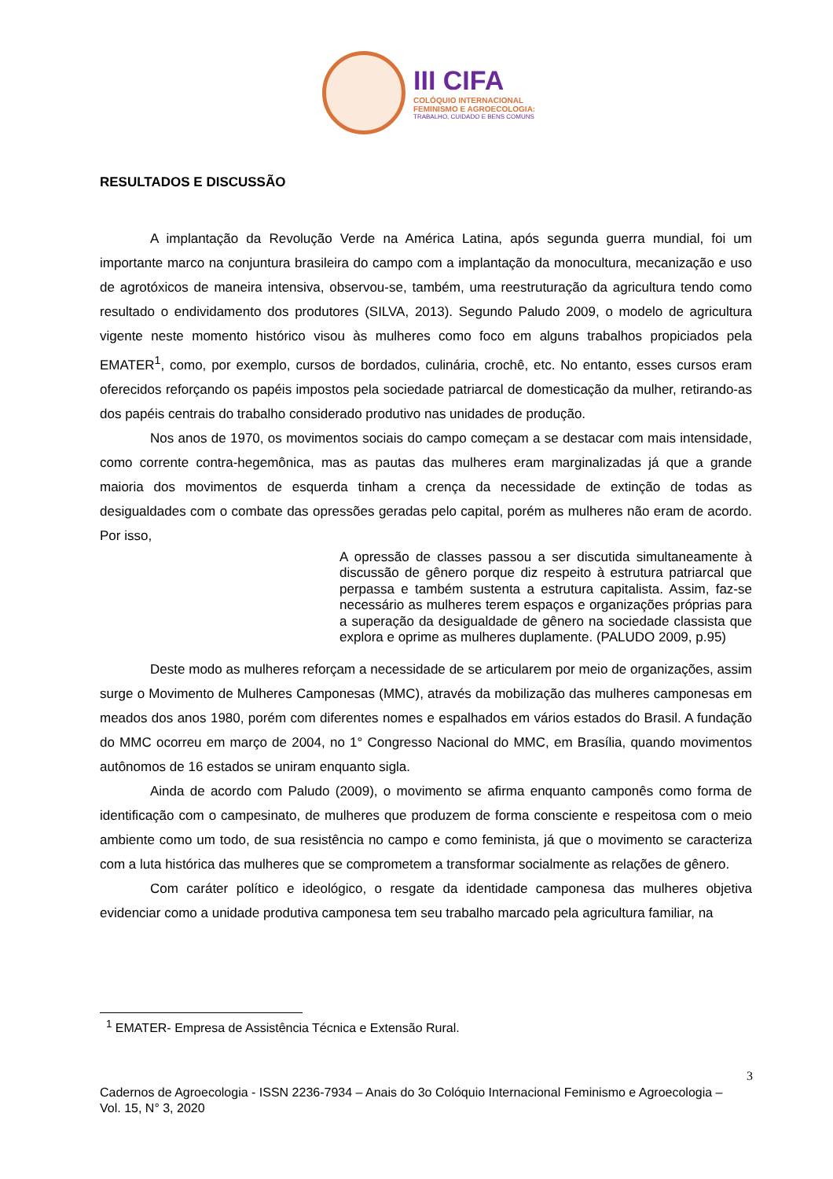III CIFA
COLÓQUIO INTERNACIONAL
FEMINISMO E AGROECOLOGIA:
TRABALHO, CUIDADO E BENS COMUNS
RESULTADOS E DISCUSSÃO
A implantação da Revolução Verde na América Latina, após segunda guerra mundial, foi um importante marco na conjuntura brasileira do campo com a implantação da monocultura, mecanização e uso de agrotóxicos de maneira intensiva, observou-se, também, uma reestruturação da agricultura tendo como resultado o endividamento dos produtores (SILVA, 2013). Segundo Paludo 2009, o modelo de agricultura vigente neste momento histórico visou às mulheres como foco em alguns trabalhos propiciados pela EMATER<sup>1</sup>, como, por exemplo, cursos de bordados, culinária, crochê, etc. No entanto, esses cursos eram oferecidos reforçando os papéis impostos pela sociedade patriarcal de domesticação da mulher, retirando-as dos papéis centrais do trabalho considerado produtivo nas unidades de produção.
Nos anos de 1970, os movimentos sociais do campo começam a se destacar com mais intensidade, como corrente contra-hegemônica, mas as pautas das mulheres eram marginalizadas já que a grande maioria dos movimentos de esquerda tinham a crença da necessidade de extinção de todas as desigualdades com o combate das opressões geradas pelo capital, porém as mulheres não eram de acordo. Por isso,
A opressão de classes passou a ser discutida simultaneamente à discussão de gênero porque diz respeito à estrutura patriarcal que perpassa e também sustenta a estrutura capitalista. Assim, faz-se necessário as mulheres terem espaços e organizações próprias para a superação da desigualdade de gênero na sociedade classista que explora e oprime as mulheres duplamente. (PALUDO 2009, p.95)
Deste modo as mulheres reforçam a necessidade de se articularem por meio de organizações, assim surge o Movimento de Mulheres Camponesas (MMC), através da mobilização das mulheres camponesas em meados dos anos 1980, porém com diferentes nomes e espalhados em vários estados do Brasil. A fundação do MMC ocorreu em março de 2004, no 1° Congresso Nacional do MMC, em Brasília, quando movimentos autônomos de 16 estados se uniram enquanto sigla.
Ainda de acordo com Paludo (2009), o movimento se afirma enquanto camponês como forma de identificação com o campesinato, de mulheres que produzem de forma consciente e respeitosa com o meio ambiente como um todo, de sua resistência no campo e como feminista, já que o movimento se caracteriza com a luta histórica das mulheres que se comprometem a transformar socialmente as relações de gênero.
Com caráter político e ideológico, o resgate da identidade camponesa das mulheres objetiva evidenciar como a unidade produtiva camponesa tem seu trabalho marcado pela agricultura familiar, na
<sup>1</sup> EMATER- Empresa de Assistência Técnica e Extensão Rural.
3
Cadernos de Agroecologia - ISSN 2236-7934 – Anais do 3o Colóquio Internacional Feminismo e Agroecologia – Vol. 15, N° 3, 2020